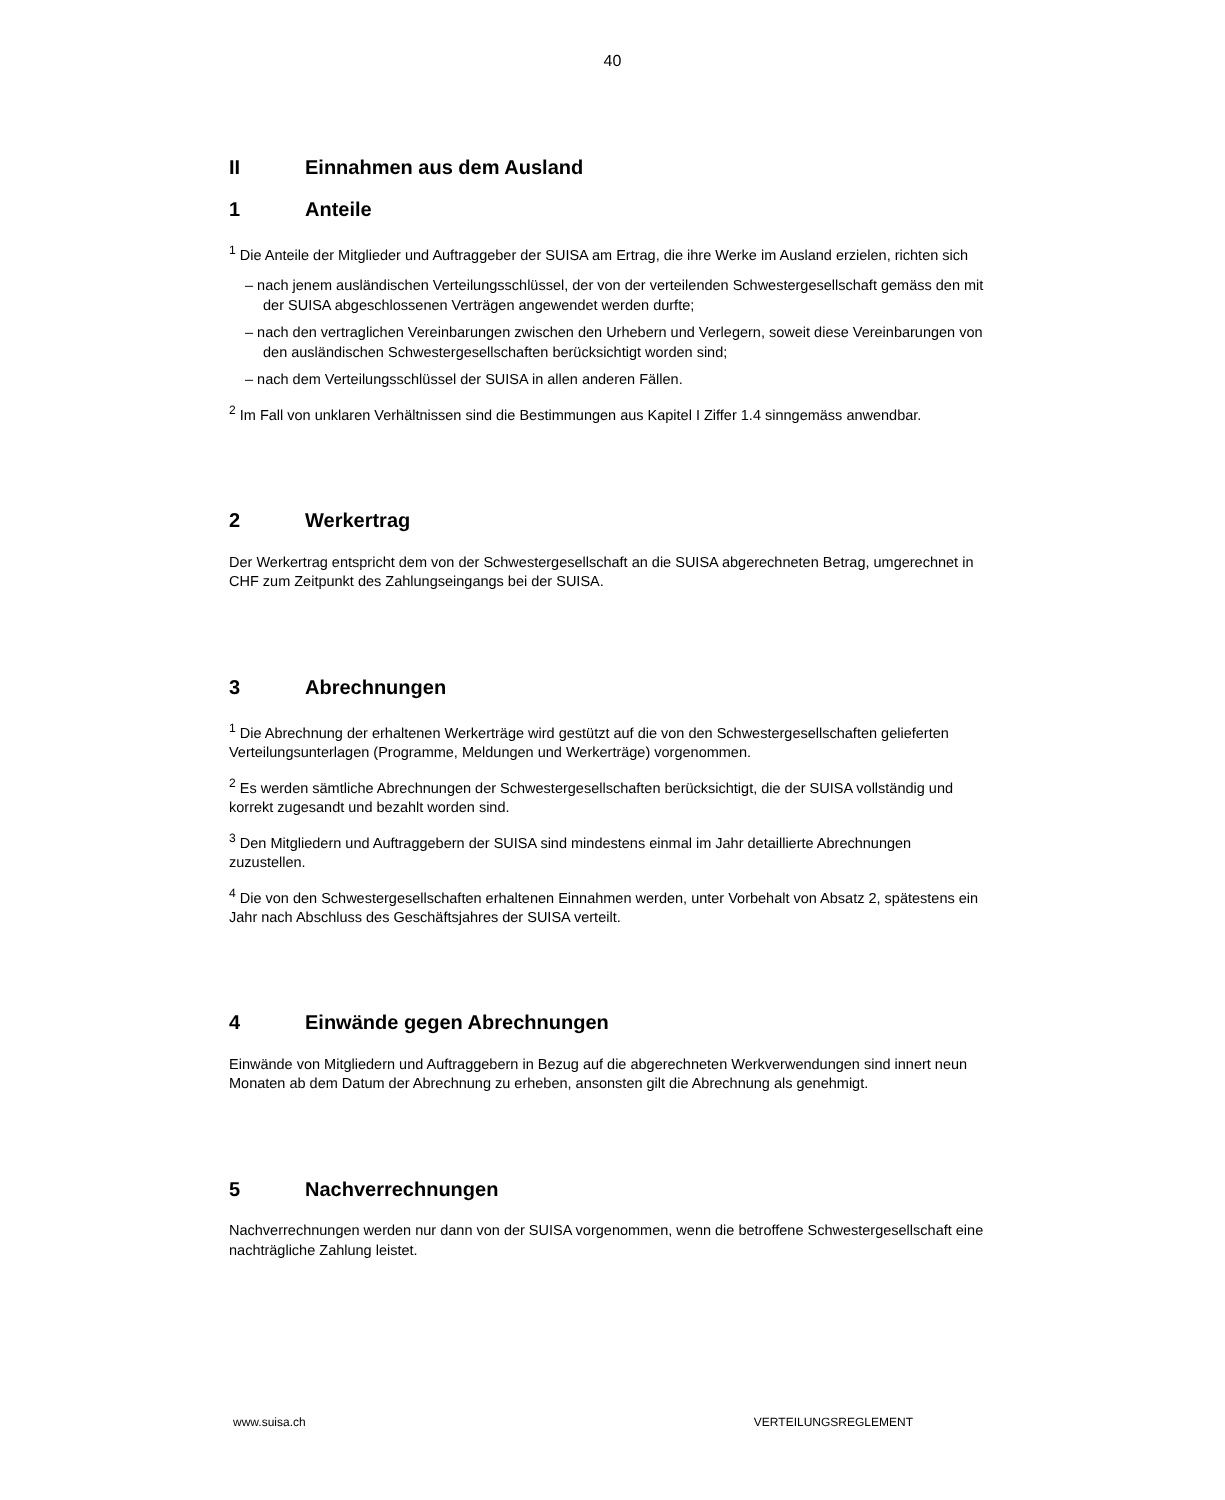40
II Einnahmen aus dem Ausland
1 Anteile
<sup>1</sup> Die Anteile der Mitglieder und Auftraggeber der SUISA am Ertrag, die ihre Werke im Ausland erzielen, richten sich
– nach jenem ausländischen Verteilungsschlüssel, der von der verteilenden Schwestergesellschaft gemäss den mit der SUISA abgeschlossenen Verträgen angewendet werden durfte;
– nach den vertraglichen Vereinbarungen zwischen den Urhebern und Verlegern, soweit diese Vereinbarungen von den ausländischen Schwestergesellschaften berücksichtigt worden sind;
– nach dem Verteilungsschlüssel der SUISA in allen anderen Fällen.
<sup>2</sup> Im Fall von unklaren Verhältnissen sind die Bestimmungen aus Kapitel I Ziffer 1.4 sinngemäss anwendbar.
2 Werkertrag
Der Werkertrag entspricht dem von der Schwestergesellschaft an die SUISA abgerechneten Betrag, umgerechnet in CHF zum Zeitpunkt des Zahlungseingangs bei der SUISA.
3 Abrechnungen
<sup>1</sup> Die Abrechnung der erhaltenen Werkerträge wird gestützt auf die von den Schwestergesellschaften gelieferten Verteilungsunterlagen (Programme, Meldungen und Werkerträge) vorgenommen.
<sup>2</sup> Es werden sämtliche Abrechnungen der Schwestergesellschaften berücksichtigt, die der SUISA vollständig und korrekt zugesandt und bezahlt worden sind.
<sup>3</sup> Den Mitgliedern und Auftraggebern der SUISA sind mindestens einmal im Jahr detaillierte Abrechnungen zuzustellen.
<sup>4</sup> Die von den Schwestergesellschaften erhaltenen Einnahmen werden, unter Vorbehalt von Absatz 2, spätestens ein Jahr nach Abschluss des Geschäftsjahres der SUISA verteilt.
4 Einwände gegen Abrechnungen
Einwände von Mitgliedern und Auftraggebern in Bezug auf die abgerechneten Werkverwendungen sind innert neun Monaten ab dem Datum der Abrechnung zu erheben, ansonsten gilt die Abrechnung als genehmigt.
5 Nachverrechnungen
Nachverrechnungen werden nur dann von der SUISA vorgenommen, wenn die betroffene Schwestergesellschaft eine nachträgliche Zahlung leistet.
www.suisa.ch VERTEILUNGSREGLEMENT